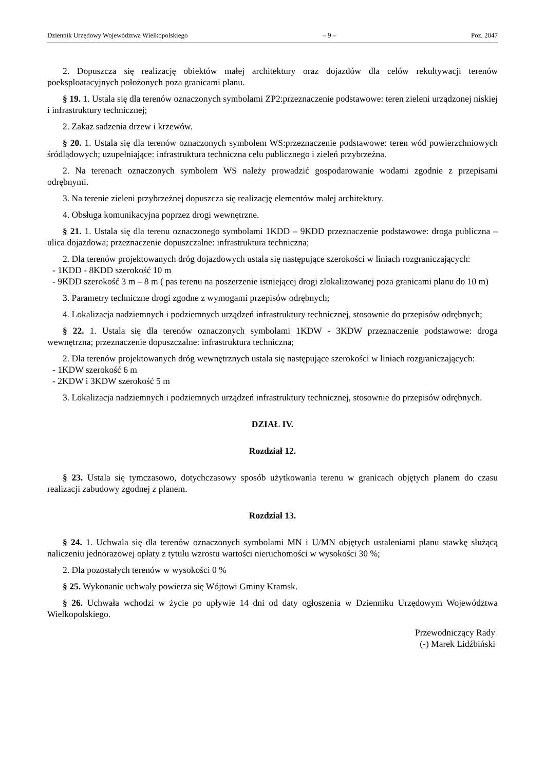Dziennik Urzędowy Województwa Wielkopolskiego – 9 – Poz. 2047
2. Dopuszcza się realizację obiektów małej architektury oraz dojazdów dla celów rekultywacji terenów poeksploatacyjnych położonych poza granicami planu.
§ 19. 1. Ustala się dla terenów oznaczonych symbolami ZP2:przeznaczenie podstawowe: teren zieleni urządzonej niskiej i infrastruktury technicznej;
2. Zakaz sadzenia drzew i krzewów.
§ 20. 1. Ustala się dla terenów oznaczonych symbolem WS:przeznaczenie podstawowe: teren wód powierzchniowych śródlądowych; uzupełniające: infrastruktura techniczna celu publicznego i zieleń przybrzeżna.
2. Na terenach oznaczonych symbolem WS należy prowadzić gospodarowanie wodami zgodnie z przepisami odrębnymi.
3. Na terenie zieleni przybrzeżnej dopuszcza się realizację elementów małej architektury.
4. Obsługa komunikacyjna poprzez drogi wewnętrzne.
§ 21. 1. Ustala się dla terenu oznaczonego symbolami 1KDD – 9KDD przeznaczenie podstawowe: droga publiczna – ulica dojazdowa; przeznaczenie dopuszczalne: infrastruktura techniczna;
2. Dla terenów projektowanych dróg dojazdowych ustala się następujące szerokości w liniach rozgraniczających:
- 1KDD - 8KDD szerokość 10 m
- 9KDD szerokość 3 m – 8 m ( pas terenu na poszerzenie istniejącej drogi zlokalizowanej poza granicami planu do 10 m)
3. Parametry techniczne drogi zgodne z wymogami przepisów odrębnych;
4. Lokalizacja nadziemnych i podziemnych urządzeń infrastruktury technicznej, stosownie do przepisów odrębnych;
§ 22. 1. Ustala się dla terenów oznaczonych symbolami 1KDW - 3KDW przeznaczenie podstawowe: droga wewnętrzna; przeznaczenie dopuszczalne: infrastruktura techniczna;
2. Dla terenów projektowanych dróg wewnętrznych ustala się następujące szerokości w liniach rozgraniczających:
- 1KDW szerokość 6 m
- 2KDW i 3KDW szerokość 5 m
3. Lokalizacja nadziemnych i podziemnych urządzeń infrastruktury technicznej, stosownie do przepisów odrębnych.
DZIAŁ IV.
Rozdział 12.
§ 23. Ustala się tymczasowo, dotychczasowy sposób użytkowania terenu w granicach objętych planem do czasu realizacji zabudowy zgodnej z planem.
Rozdział 13.
§ 24. 1. Uchwala się dla terenów oznaczonych symbolami MN i U/MN objętych ustaleniami planu stawkę służącą naliczeniu jednorazowej opłaty z tytułu wzrostu wartości nieruchomości w wysokości 30 %;
2. Dla pozostałych terenów w wysokości 0 %
§ 25. Wykonanie uchwały powierza się Wójtowi Gminy Kramsk.
§ 26. Uchwała wchodzi w życie po upływie 14 dni od daty ogłoszenia w Dzienniku Urzędowym Województwa Wielkopolskiego.
Przewodniczący Rady
(-) Marek Lidźbiński